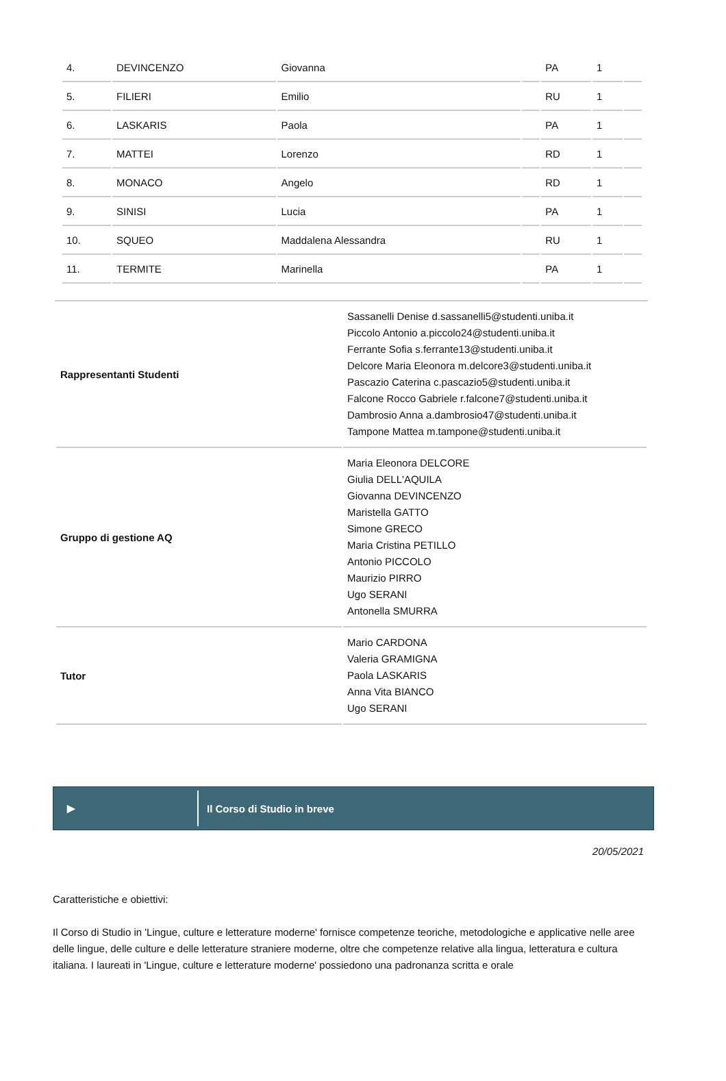| 4. | DEVINCENZO | Giovanna | | PA | 1 | |
| 5. | FILIERI | Emilio | | RU | 1 | |
| 6. | LASKARIS | Paola | | PA | 1 | |
| 7. | MATTEI | Lorenzo | | RD | 1 | |
| 8. | MONACO | Angelo | | RD | 1 | |
| 9. | SINISI | Lucia | | PA | 1 | |
| 10. | SQUEO | Maddalena Alessandra | | RU | 1 | |
| 11. | TERMITE | Marinella | | PA | 1 | |
| Rappresentanti Studenti | Sassanelli Denise d.sassanelli5@studenti.uniba.it Piccolo Antonio a.piccolo24@studenti.uniba.it Ferrante Sofia s.ferrante13@studenti.uniba.it Delcore Maria Eleonora m.delcore3@studenti.uniba.it Pascazio Caterina c.pascazio5@studenti.uniba.it Falcone Rocco Gabriele r.falcone7@studenti.uniba.it Dambrosio Anna a.dambrosio47@studenti.uniba.it Tampone Mattea m.tampone@studenti.uniba.it |
| Gruppo di gestione AQ | Maria Eleonora DELCORE Giulia DELL'AQUILA Giovanna DEVINCENZO Maristella GATTO Simone GRECO Maria Cristina PETILLO Antonio PICCOLO Maurizio PIRRO Ugo SERANI Antonella SMURRA |
| Tutor | Mario CARDONA Valeria GRAMIGNA Paola LASKARIS Anna Vita BIANCO Ugo SERANI |
▶ Il Corso di Studio in breve
20/05/2021
Caratteristiche e obiettivi:
Il Corso di Studio in 'Lingue, culture e letterature moderne' fornisce competenze teoriche, metodologiche e applicative nelle aree delle lingue, delle culture e delle letterature straniere moderne, oltre che competenze relative alla lingua, letteratura e cultura italiana. I laureati in 'Lingue, culture e letterature moderne' possiedono una padronanza scritta e orale